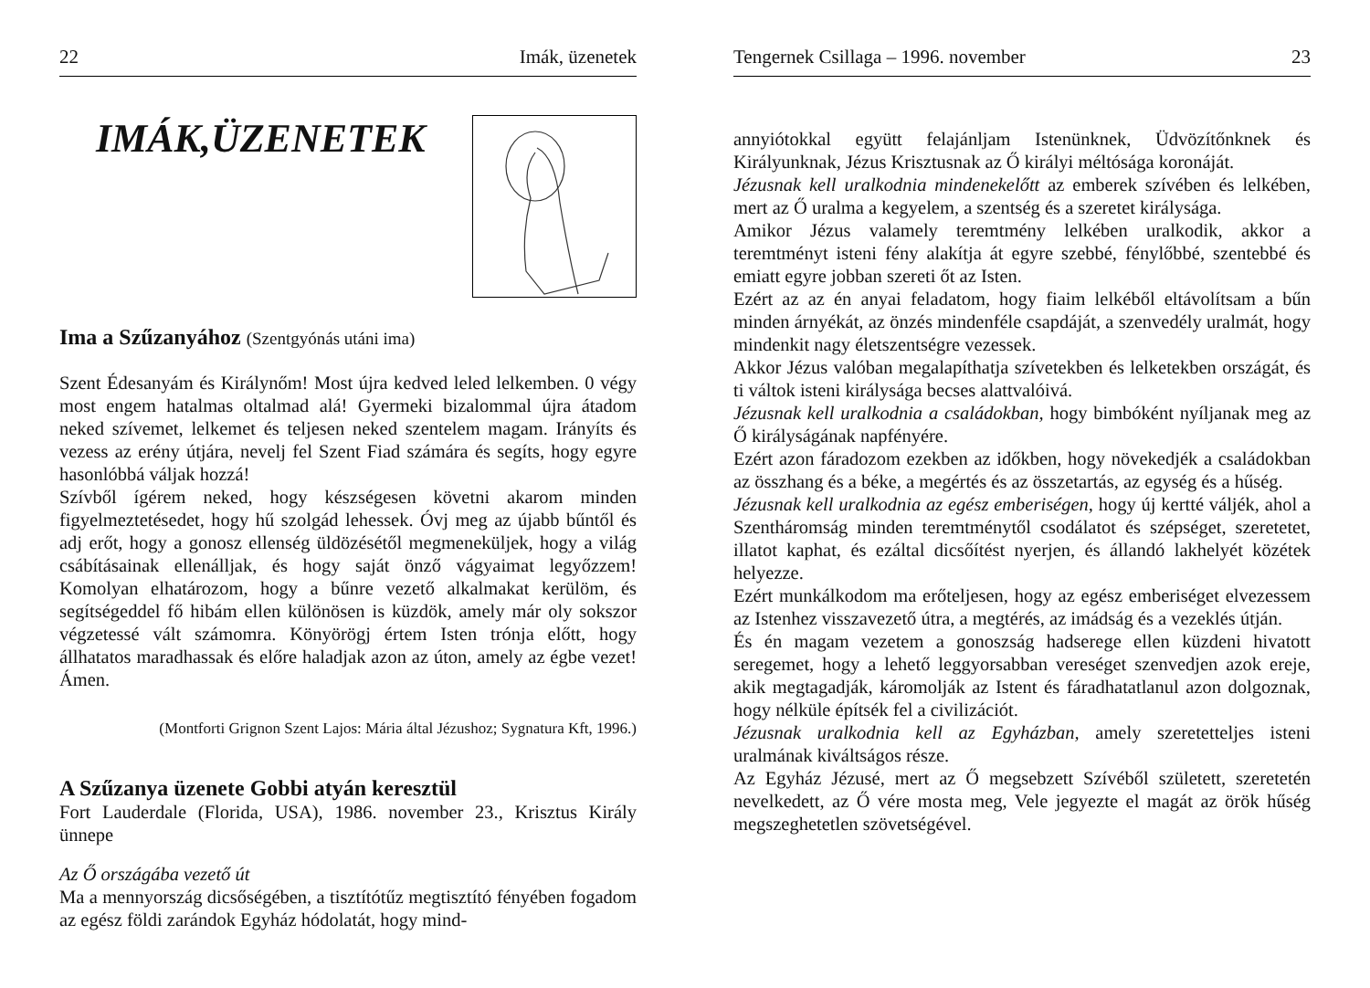22 Imák, üzenetek
IMÁK,ÜZENETEK
Ima a Szűzanyához (Szentgyónás utáni ima)
Szent Édesanyám és Királynőm! Most újra kedved leled lelkemben. 0 végy most engem hatalmas oltalmad alá! Gyermeki bizalommal újra átadom neked szívemet, lelkemet és teljesen neked szentelem magam. Irányíts és vezess az erény útjára, nevelj fel Szent Fiad számára és segíts, hogy egyre hasonlóbbá váljak hozzá!
Szívből ígérem neked, hogy készségesen követni akarom minden figyelmeztetésedet, hogy hű szolgád lehessek. Óvj meg az újabb bűntől és adj erőt, hogy a gonosz ellenség üldözésétől megmeneküljek, hogy a világ csábításainak ellenálljak, és hogy saját önző vágyaimat legyőzzem! Komolyan elhatározom, hogy a bűnre vezető alkalmakat kerülöm, és segítségeddel fő hibám ellen különösen is küzdök, amely már oly sokszor végzetessé vált számomra. Könyörögj értem Isten trónja előtt, hogy állhatatos maradhassak és előre haladjak azon az úton, amely az égbe vezet! Ámen.
(Montforti Grignon Szent Lajos: Mária által Jézushoz; Sygnatura Kft, 1996.)
A Szűzanya üzenete Gobbi atyán keresztül
Fort Lauderdale (Florida, USA), 1986. november 23., Krisztus Király ünnepe
Az Ő országába vezető út
Ma a mennyország dicsőségében, a tisztítótűz megtisztító fényében fogadom az egész földi zarándok Egyház hódolatát, hogy mind-
Tengernek Csillaga – 1996. november 23
annyiótokkal együtt felajánljam Istenünknek, Üdvözítőnknek és Királyunknak, Jézus Krisztusnak az Ő királyi méltósága koronáját.
Jézusnak kell uralkodnia mindenekelőtt az emberek szívében és lelkében, mert az Ő uralma a kegyelem, a szentség és a szeretet királysága.
Amikor Jézus valamely teremtmény lelkében uralkodik, akkor a teremtményt isteni fény alakítja át egyre szebbé, fénylőbbé, szentebbé és emiatt egyre jobban szereti őt az Isten.
Ezért az az én anyai feladatom, hogy fiaim lelkéből eltávolítsam a bűn minden árnyékát, az önzés mindenféle csapdáját, a szenvedély uralmát, hogy mindenkit nagy életszentségre vezessek.
Akkor Jézus valóban megalapíthatja szívetekben és lelketekben országát, és ti váltok isteni királysága becses alattvalóivá.
Jézusnak kell uralkodnia a családokban, hogy bimbóként nyíljanak meg az Ő királyságának napfényére.
Ezért azon fáradozom ezekben az időkben, hogy növekedjék a családokban az összhang és a béke, a megértés és az összetartás, az egység és a hűség.
Jézusnak kell uralkodnia az egész emberiségen, hogy új kertté váljék, ahol a Szentháromság minden teremtménytől csodálatot és szépséget, szeretetet, illatot kaphat, és ezáltal dicsőítést nyerjen, és állandó lakhelyét közétek helyezze.
Ezért munkálkodom ma erőteljesen, hogy az egész emberiséget elvezessem az Istenhez visszavezető útra, a megtérés, az imádság és a vezeklés útján.
És én magam vezetem a gonoszság hadserege ellen küzdeni hivatott seregemet, hogy a lehető leggyorsabban vereséget szenvedjen azok ereje, akik megtagadják, káromolják az Istent és fáradhatatlanul azon dolgoznak, hogy nélküle építsék fel a civilizációt.
Jézusnak uralkodnia kell az Egyházban, amely szeretetteljes isteni uralmának kiváltságos része.
Az Egyház Jézusé, mert az Ő megsebzett Szívéből született, szeretetén nevelkedett, az Ő vére mosta meg, Vele jegyezte el magát az örök hűség megszeghetetlen szövetségével.